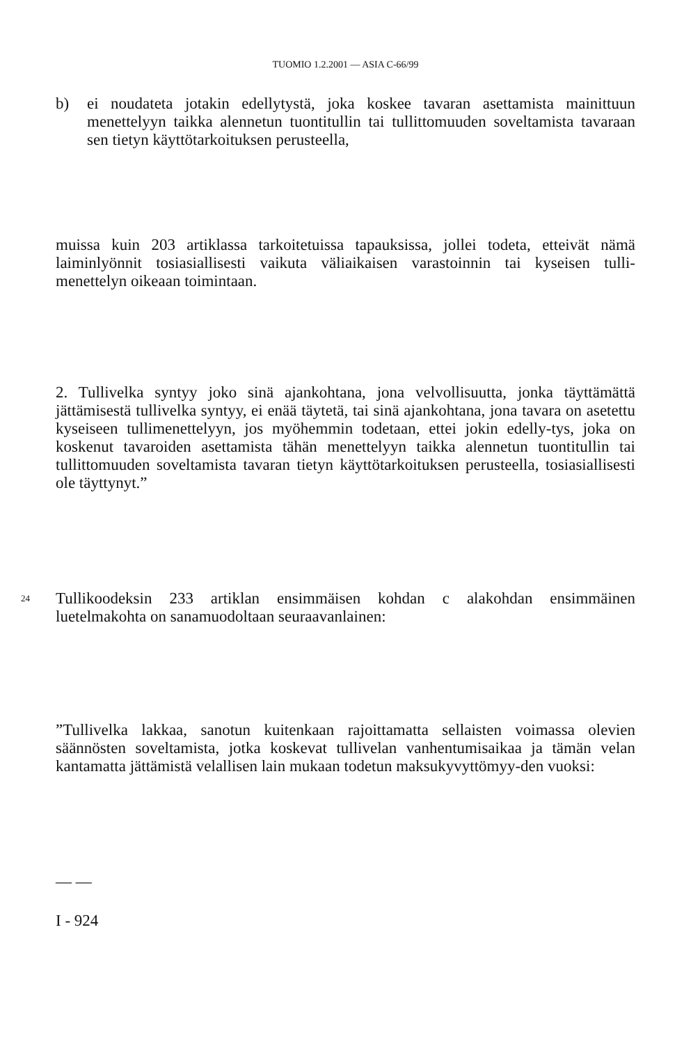TUOMIO 1.2.2001 — ASIA C-66/99
b) ei noudateta jotakin edellytystä, joka koskee tavaran asettamista mainittuun menettelyyn taikka alennetun tuontitullin tai tullittomuuden soveltamista tavaraan sen tietyn käyttötarkoituksen perusteella,
muissa kuin 203 artiklassa tarkoitetuissa tapauksissa, jollei todeta, etteivät nämä laiminlyönnit tosiasiallisesti vaikuta väliaikaisen varastoinnin tai kyseisen tulli-menettelyn oikeaan toimintaan.
2. Tullivelka syntyy joko sinä ajankohtana, jona velvollisuutta, jonka täyttämättä jättämisestä tullivelka syntyy, ei enää täytetä, tai sinä ajankohtana, jona tavara on asetettu kyseiseen tullimenettelyyn, jos myöhemmin todetaan, ettei jokin edelly-tys, joka on koskenut tavaroiden asettamista tähän menettelyyn taikka alennetun tuontitullin tai tullittomuuden soveltamista tavaran tietyn käyttötarkoituksen perusteella, tosiasiallisesti ole täyttynyt.”
24 Tullikoodeksin 233 artiklan ensimmäisen kohdan c alakohdan ensimmäinen luetelmakohta on sanamuodoltaan seuraavanlainen:
”Tullivelka lakkaa, sanotun kuitenkaan rajoittamatta sellaisten voimassa olevien säännösten soveltamista, jotka koskevat tullivelan vanhentumisaikaa ja tämän velan kantamatta jättämistä velallisen lain mukaan todetun maksukyvyttömyy-den vuoksi:
— —
I - 924